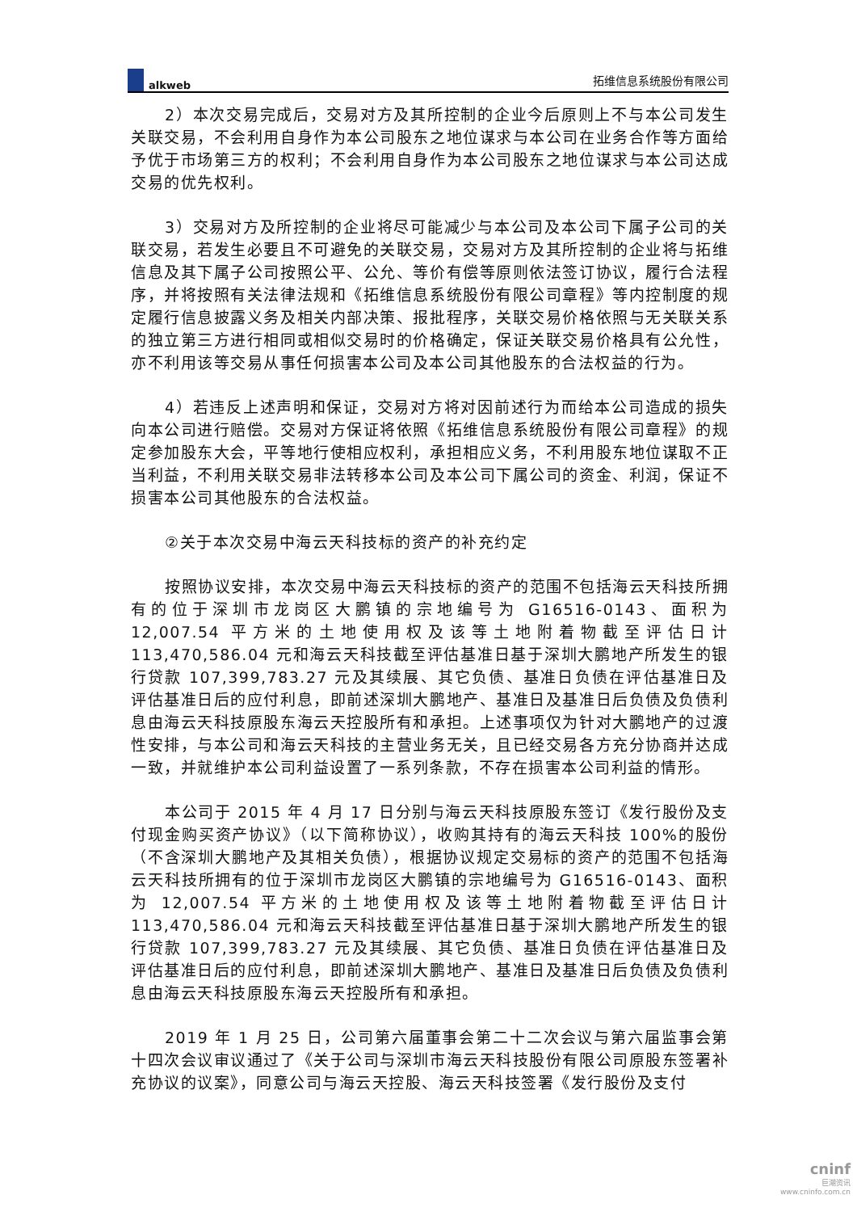alkweb
拓维信息系统股份有限公司
2）本次交易完成后，交易对方及其所控制的企业今后原则上不与本公司发生关联交易，不会利用自身作为本公司股东之地位谋求与本公司在业务合作等方面给予优于市场第三方的权利；不会利用自身作为本公司股东之地位谋求与本公司达成交易的优先权利。
3）交易对方及所控制的企业将尽可能减少与本公司及本公司下属子公司的关联交易，若发生必要且不可避免的关联交易，交易对方及其所控制的企业将与拓维信息及其下属子公司按照公平、公允、等价有偿等原则依法签订协议，履行合法程序，并将按照有关法律法规和《拓维信息系统股份有限公司章程》等内控制度的规定履行信息披露义务及相关内部决策、报批程序，关联交易价格依照与无关联关系的独立第三方进行相同或相似交易时的价格确定，保证关联交易价格具有公允性，亦不利用该等交易从事任何损害本公司及本公司其他股东的合法权益的行为。
4）若违反上述声明和保证，交易对方将对因前述行为而给本公司造成的损失向本公司进行赔偿。交易对方保证将依照《拓维信息系统股份有限公司章程》的规定参加股东大会，平等地行使相应权利，承担相应义务，不利用股东地位谋取不正当利益，不利用关联交易非法转移本公司及本公司下属公司的资金、利润，保证不损害本公司其他股东的合法权益。
②关于本次交易中海云天科技标的资产的补充约定
按照协议安排，本次交易中海云天科技标的资产的范围不包括海云天科技所拥有的位于深圳市龙岗区大鹏镇的宗地编号为 G16516-0143、面积为 12,007.54 平方米的土地使用权及该等土地附着物截至评估日计 113,470,586.04 元和海云天科技截至评估基准日基于深圳大鹏地产所发生的银行贷款 107,399,783.27 元及其续展、其它负债、基准日负债在评估基准日及评估基准日后的应付利息，即前述深圳大鹏地产、基准日及基准日后负债及负债利息由海云天科技原股东海云天控股所有和承担。上述事项仅为针对大鹏地产的过渡性安排，与本公司和海云天科技的主营业务无关，且已经交易各方充分协商并达成一致，并就维护本公司利益设置了一系列条款，不存在损害本公司利益的情形。
本公司于 2015 年 4 月 17 日分别与海云天科技原股东签订《发行股份及支付现金购买资产协议》（以下简称协议），收购其持有的海云天科技 100%的股份（不含深圳大鹏地产及其相关负债），根据协议规定交易标的资产的范围不包括海云天科技所拥有的位于深圳市龙岗区大鹏镇的宗地编号为 G16516-0143、面积为 12,007.54 平方米的土地使用权及该等土地附着物截至评估日计 113,470,586.04 元和海云天科技截至评估基准日基于深圳大鹏地产所发生的银行贷款 107,399,783.27 元及其续展、其它负债、基准日负债在评估基准日及评估基准日后的应付利息，即前述深圳大鹏地产、基准日及基准日后负债及负债利息由海云天科技原股东海云天控股所有和承担。
2019 年 1 月 25 日，公司第六届董事会第二十二次会议与第六届监事会第十四次会议审议通过了《关于公司与深圳市海云天科技股份有限公司原股东签署补充协议的议案》，同意公司与海云天控股、海云天科技签署《发行股份及支付
cninf
巨潮资讯
www.cninfo.com.cn